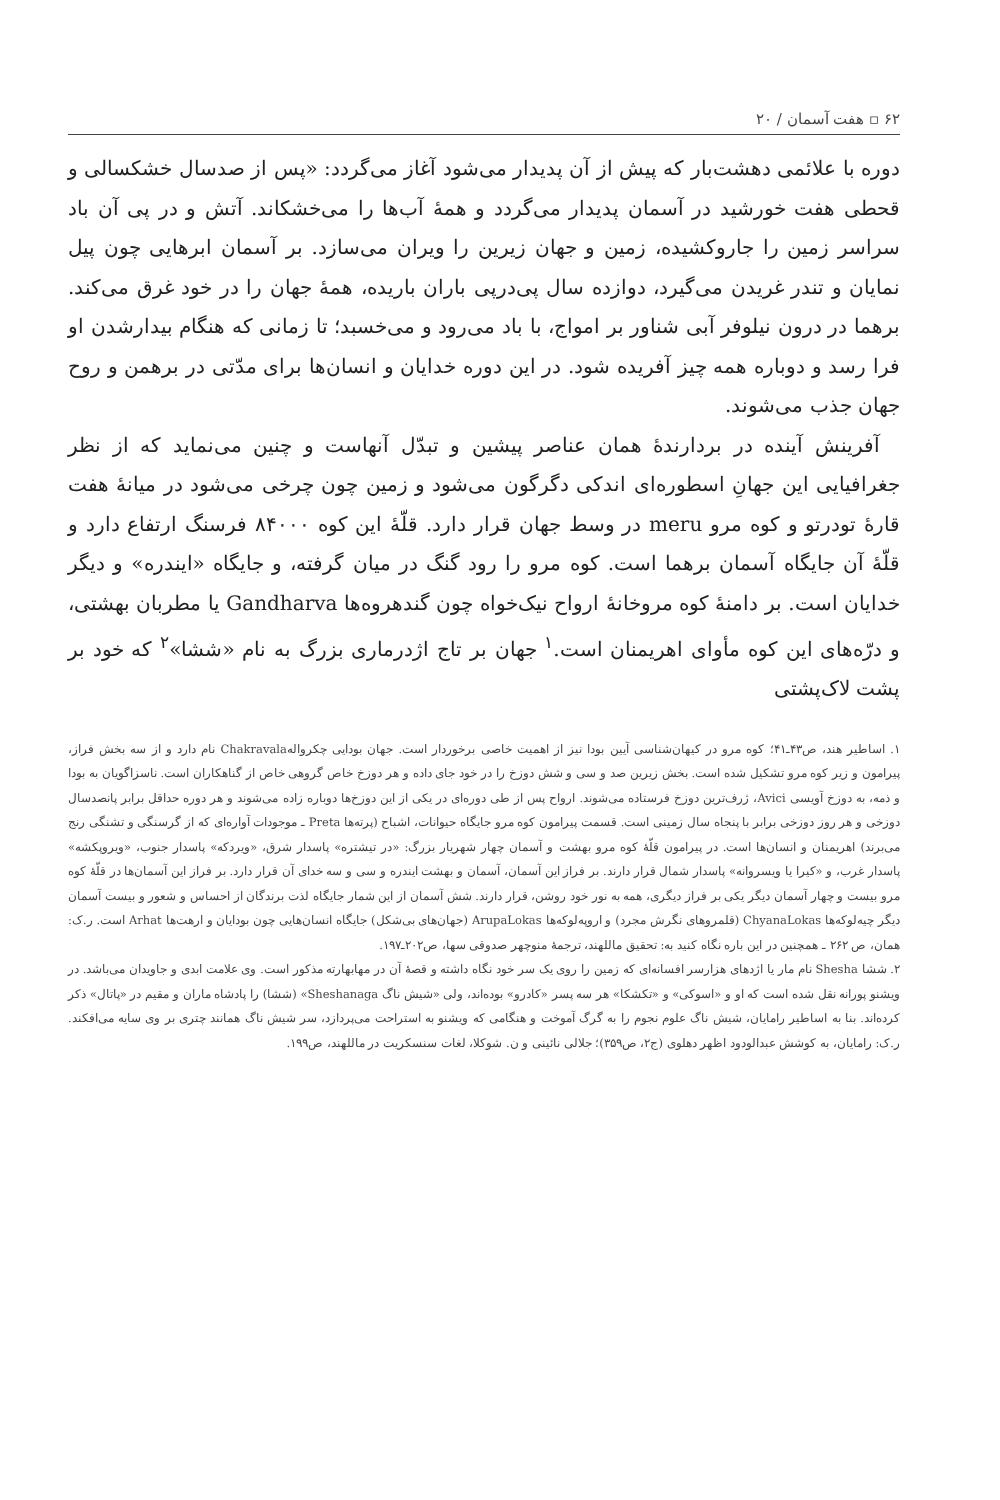۶۲ ▫ هفت آسمان / ۲۰
دوره با علائمی دهشت‌بار که پیش از آن پدیدار می‌شود آغاز می‌گردد: «پس از صدسال خشکسالی و قحطی هفت خورشید در آسمان پدیدار می‌گردد و همهٔ آب‌ها را می‌خشکاند. آتش و در پی آن باد سراسر زمین را جاروکشیده، زمین و جهان زیرین را ویران می‌سازد. بر آسمان ابرهایی چون پیل نمایان و تندر غریدن می‌گیرد، دوازده سال پی‌درپی باران باریده، همهٔ جهان را در خود غرق می‌کند. برهما در درون نیلوفر آبی شناور بر امواج، با باد می‌رود و می‌خسبد؛ تا زمانی که هنگام بیدارشدن او فرا رسد و دوباره همه چیز آفریده شود. در این دوره خدایان و انسان‌ها برای مدّتی در برهمن و روح جهان جذب می‌شوند.
آفرینش آینده در بردارندهٔ همان عناصر پیشین و تبدّل آنهاست و چنین می‌نماید که از نظر جغرافیایی این جهانِ اسطوره‌ای اندکی دگرگون می‌شود و زمین چون چرخی می‌شود در میانهٔ هفت قارهٔ تودرتو و کوه مرو meru در وسط جهان قرار دارد. قلّهٔ این کوه ۸۴۰۰۰ فرسنگ ارتفاع دارد و قلّهٔ آن جایگاه آسمان برهما است. کوه مرو را رود گنگ در میان گرفته، و جایگاه «ایندره» و دیگر خدایان است. بر دامنهٔ کوه مروخانهٔ ارواح نیک‌خواه چون گندهروه‌ها Gandharva یا مطربان بهشتی، و درّه‌های این کوه مأوای اهریمنان است.<sup>۱</sup> جهان بر تاج اژدرماری بزرگ به نام «ششا»<sup>۲</sup> که خود بر پشت لاک‌پشتی
۱. اساطیر هند، ص۴۳ـ۴۱؛ کوه مرو در کیهان‌شناسی آیین بودا نیز از اهمیت خاصی برخوردار است. جهان بودایی چکروالهChakravala نام دارد و از سه بخش فراز، پیرامون و زیر کوه مرو تشکیل شده است. بخش زیرین صد و سی و شش دوزخ را در خود جای داده و هر دوزخ خاص گروهی خاص از گناهکاران است. ناسزاگویان به بودا و ذمه، به دوزخ آویسی Avici، ژرف‌ترین دوزخ فرستاده می‌شوند. ارواح پس از طی دوره‌ای در یکی از این دوزخ‌ها دوباره زاده می‌شوند و هر دوره حداقل برابر پانصدسال دوزخی و هر روز دوزخی برابر با پنجاه سال زمینی است. قسمت پیرامون کوه مرو جایگاه حیوانات، اشباح (پرته‌ها Preta ـ موجودات آواره‌ای که از گرسنگی و تشنگی رنج می‌برند) اهریمنان و انسان‌ها است. در پیرامون قلّهٔ کوه مرو بهشت و آسمان چهار شهریار بزرگ: «در تیشتره» پاسدار شرق، «ویردکه» پاسدار جنوب، «ویروپکشه» پاسدار غرب، و «کیرا یا ویسروانه» پاسدار شمال قرار دارند. بر فراز این آسمان، آسمان و بهشت ایندره و سی و سه خدای آن قرار دارد. بر فراز این آسمان‌ها در قلّهٔ کوه مرو بیست و چهار آسمان دیگر یکی بر فراز دیگری، همه به نور خود روشن، قرار دارند. شش آسمان از این شمار جایگاه لذت برندگان از احساس و شعور و بیست آسمان دیگر چیه‌لوکه‌ها ChyanaLokas (قلمروهای نگرش مجرد) و اروپه‌لوکه‌ها ArupaLokas (جهان‌های بی‌شکل) جایگاه انسان‌هایی چون بودایان و ارهت‌ها Arhat است. ر.ک: همان، ص ۲۶۲ ـ همچنین در این باره نگاه کنید به: تحقیق ماللهند، ترجمهٔ منوچهر صدوقی سها، ص۲۰۲ـ۱۹۷.
۲. ششا Shesha نام مار یا اژدهای هزارسر افسانه‌ای که زمین را روی یک سر خود نگاه داشته و قصهٔ آن در مهابهارته مذکور است. وی علامت ابدی و جاویدان می‌باشد. در ویشنو پورانه نقل شده است که او و «اسوکی» و «تکشکا» هر سه پسر «کادرو» بوده‌اند، ولی «شیش ناگ Sheshanaga» (ششا) را پادشاه ماران و مقیم در «پاتال» ذکر کرده‌اند. بنا به اساطیر رامایان، شیش ناگ علوم نجوم را به گرگ آموخت و هنگامی که ویشنو به استراحت می‌پردازد، سر شیش ناگ همانند چتری بر وی سایه می‌افکند. ر.ک: رامایان، به کوشش عبدالودود اظهر دهلوی (ج۲، ص۳۵۹)؛ جلالی نائینی و ن. شوکلا، لغات سنسکریت در ماللهند، ص۱۹۹.